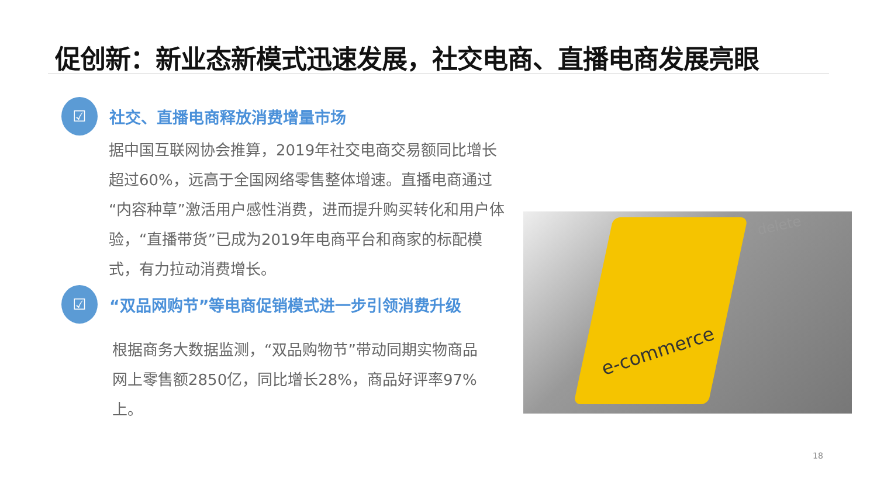促创新：新业态新模式迅速发展，社交电商、直播电商发展亮眼
☑
社交、直播电商释放消费增量市场
据中国互联网协会推算，2019年社交电商交易额同比增长超过60%，远高于全国网络零售整体增速。直播电商通过“内容种草”激活用户感性消费，进而提升购买转化和用户体验，“直播带货”已成为2019年电商平台和商家的标配模式，有力拉动消费增长。
☑
“双品网购节”等电商促销模式进一步引领消费升级
根据商务大数据监测，“双品购物节”带动同期实物商品网上零售额2850亿，同比增长28%，商品好评率97%上。
e-commerce
delete
18